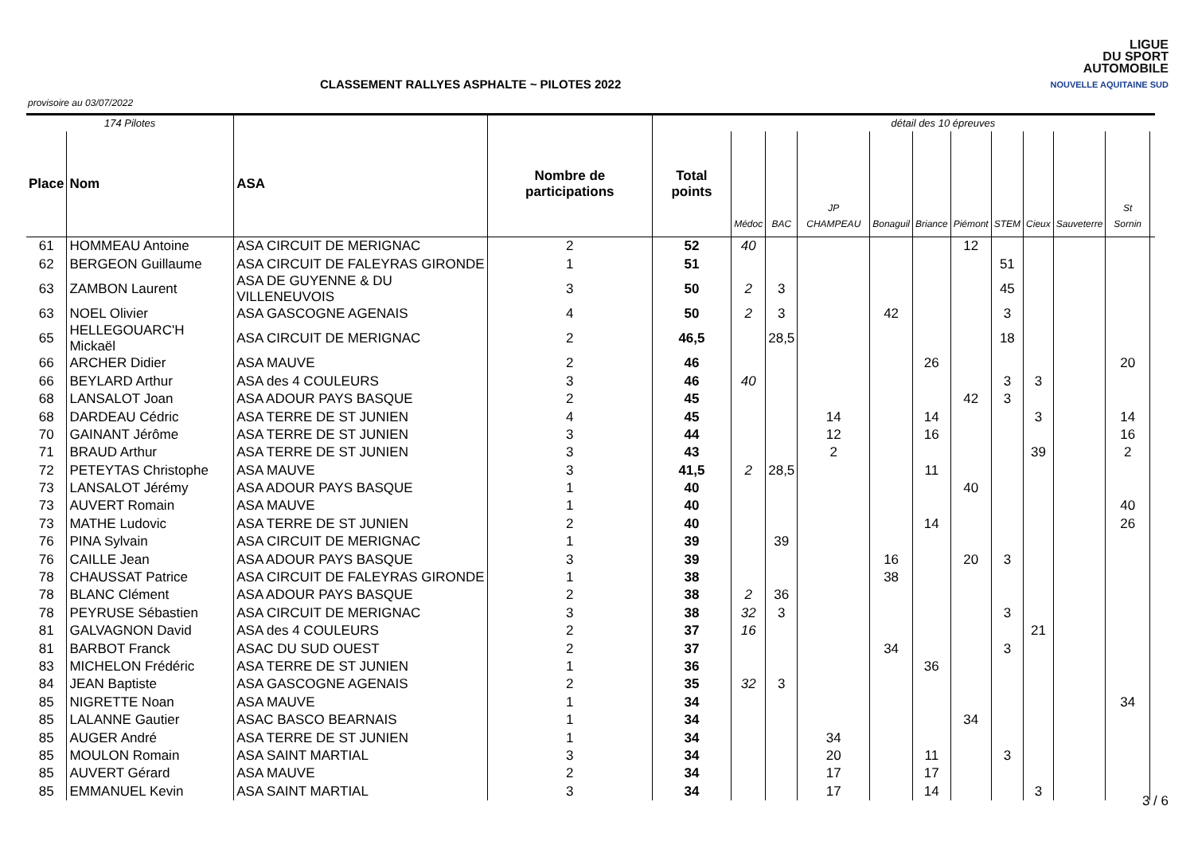CLASSEMENT RALLYES ASPHALTE ~ PILOTES 2022
LIGUE
DU SPORT
AUTOMOBILE
NOUVELLE AQUITAINE SUD
provisoire au 03/07/2022
| 174 Pilotes | | | | | détail des 10 épreuves | | | | | | | | | | |
| Place | Nom | ASA | Nombre de participations | Total points | Médoc | BAC | JP CHAMPEAU | Bonaguil | Briance | Piémont | STEM | Cieux | Sauveterre | St Sornin | |
| 61 | HOMMEAU Antoine | ASA CIRCUIT DE MERIGNAC | 2 | 52 | 40 | | | | | 12 | | | | | |
| 62 | BERGEON Guillaume | ASA CIRCUIT DE FALEYRAS GIRONDE | 1 | 51 | | | | | | | 51 | | | | |
| 63 | ZAMBON Laurent | ASA DE GUYENNE & DU VILLENEUVOIS | 3 | 50 | 2 | 3 | | | | | 45 | | | | |
| 63 | NOEL Olivier | ASA GASCOGNE AGENAIS | 4 | 50 | 2 | 3 | | 42 | | | 3 | | | | |
| 65 | HELLEGOUARC'H Mickaël | ASA CIRCUIT DE MERIGNAC | 2 | 46,5 | | 28,5 | | | | | 18 | | | | |
| 66 | ARCHER Didier | ASA MAUVE | 2 | 46 | | | | | 26 | | | | | 20 | |
| 66 | BEYLARD Arthur | ASA des 4 COULEURS | 3 | 46 | 40 | | | | | | 3 | 3 | | | |
| 68 | LANSALOT Joan | ASA ADOUR PAYS BASQUE | 2 | 45 | | | | | | 42 | 3 | | | | |
| 68 | DARDEAU Cédric | ASA TERRE DE ST JUNIEN | 4 | 45 | | | 14 | | 14 | | | 3 | | 14 | |
| 70 | GAINANT Jérôme | ASA TERRE DE ST JUNIEN | 3 | 44 | | | 12 | | 16 | | | | | 16 | |
| 71 | BRAUD Arthur | ASA TERRE DE ST JUNIEN | 3 | 43 | | | 2 | | | | | 39 | | 2 | |
| 72 | PETEYTAS Christophe | ASA MAUVE | 3 | 41,5 | 2 | 28,5 | | | 11 | | | | | | |
| 73 | LANSALOT Jérémy | ASA ADOUR PAYS BASQUE | 1 | 40 | | | | | | 40 | | | | | |
| 73 | AUVERT Romain | ASA MAUVE | 1 | 40 | | | | | | | | | | 40 | |
| 73 | MATHE Ludovic | ASA TERRE DE ST JUNIEN | 2 | 40 | | | | | 14 | | | | | 26 | |
| 76 | PINA Sylvain | ASA CIRCUIT DE MERIGNAC | 1 | 39 | | 39 | | | | | | | | | |
| 76 | CAILLE Jean | ASA ADOUR PAYS BASQUE | 3 | 39 | | | | 16 | | 20 | 3 | | | | |
| 78 | CHAUSSAT Patrice | ASA CIRCUIT DE FALEYRAS GIRONDE | 1 | 38 | | | | 38 | | | | | | | |
| 78 | BLANC Clément | ASA ADOUR PAYS BASQUE | 2 | 38 | 2 | 36 | | | | | | | | | |
| 78 | PEYRUSE Sébastien | ASA CIRCUIT DE MERIGNAC | 3 | 38 | 32 | 3 | | | | | 3 | | | | |
| 81 | GALVAGNON David | ASA des 4 COULEURS | 2 | 37 | 16 | | | | | | | 21 | | | |
| 81 | BARBOT Franck | ASAC DU SUD OUEST | 2 | 37 | | | | 34 | | | 3 | | | | |
| 83 | MICHELON Frédéric | ASA TERRE DE ST JUNIEN | 1 | 36 | | | | | 36 | | | | | | |
| 84 | JEAN Baptiste | ASA GASCOGNE AGENAIS | 2 | 35 | 32 | 3 | | | | | | | | | |
| 85 | NIGRETTE Noan | ASA MAUVE | 1 | 34 | | | | | | | | | | 34 | |
| 85 | LALANNE Gautier | ASAC BASCO BEARNAIS | 1 | 34 | | | | | | 34 | | | | | |
| 85 | AUGER André | ASA TERRE DE ST JUNIEN | 1 | 34 | | | 34 | | | | | | | | |
| 85 | MOULON Romain | ASA SAINT MARTIAL | 3 | 34 | | | 20 | | 11 | | 3 | | | | |
| 85 | AUVERT Gérard | ASA MAUVE | 2 | 34 | | | 17 | | 17 | | | | | | |
| 85 | EMMANUEL Kevin | ASA SAINT MARTIAL | 3 | 34 | | | 17 | | 14 | | | 3 | | | |
3 / 6